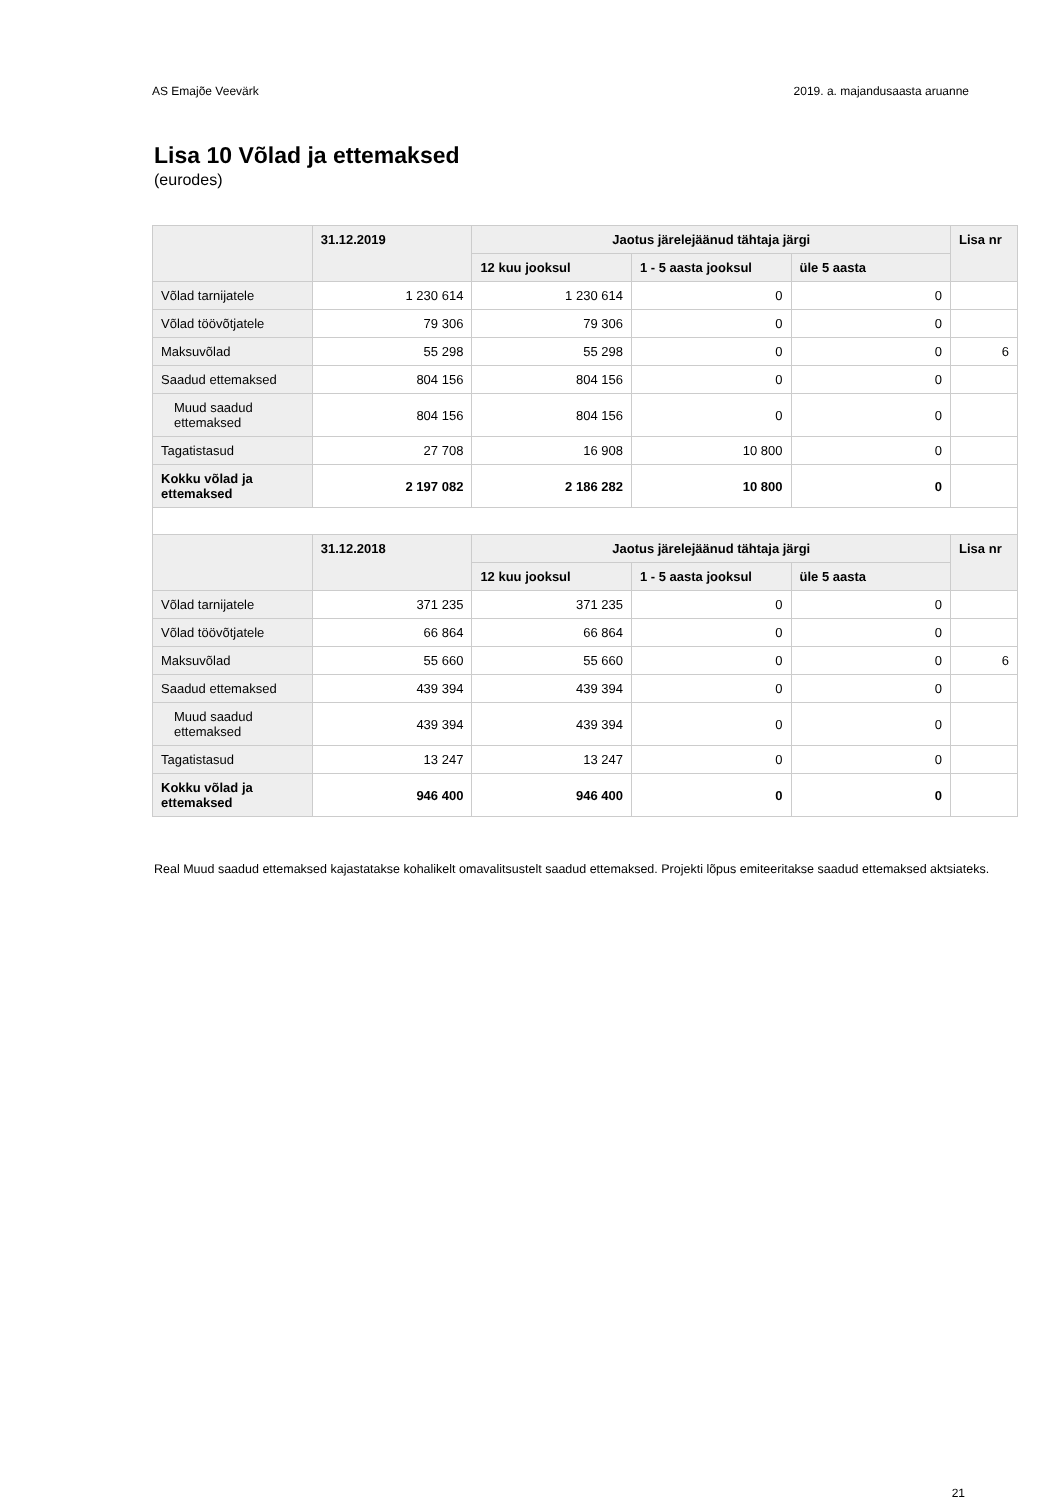AS Emajõe Veevärk 2019. a. majandusaasta aruanne
Lisa 10 Võlad ja ettemaksed
(eurodes)
| | 31.12.2019 | Jaotus järelejäänud tähtaja järgi | | | Lisa nr |
| --- | --- | --- | --- | --- | --- |
| | | 12 kuu jooksul | 1 - 5 aasta jooksul | üle 5 aasta | |
| Võlad tarnijatele | 1 230 614 | 1 230 614 | 0 | 0 | |
| Võlad töövõtjatele | 79 306 | 79 306 | 0 | 0 | |
| Maksuvõlad | 55 298 | 55 298 | 0 | 0 | 6 |
| Saadud ettemaksed | 804 156 | 804 156 | 0 | 0 | |
| Muud saadud ettemaksed | 804 156 | 804 156 | 0 | 0 | |
| Tagatistasud | 27 708 | 16 908 | 10 800 | 0 | |
| Kokku võlad ja ettemaksed | 2 197 082 | 2 186 282 | 10 800 | 0 | |
| | 31.12.2018 | Jaotus järelejäänud tähtaja järgi | | | Lisa nr |
| | | 12 kuu jooksul | 1 - 5 aasta jooksul | üle 5 aasta | |
| Võlad tarnijatele | 371 235 | 371 235 | 0 | 0 | |
| Võlad töövõtjatele | 66 864 | 66 864 | 0 | 0 | |
| Maksuvõlad | 55 660 | 55 660 | 0 | 0 | 6 |
| Saadud ettemaksed | 439 394 | 439 394 | 0 | 0 | |
| Muud saadud ettemaksed | 439 394 | 439 394 | 0 | 0 | |
| Tagatistasud | 13 247 | 13 247 | 0 | 0 | |
| Kokku võlad ja ettemaksed | 946 400 | 946 400 | 0 | 0 | |
Real Muud saadud ettemaksed kajastatakse kohalikelt omavalitsustelt saadud ettemaksed. Projekti lõpus emiteeritakse saadud ettemaksed aktsiateks.
21